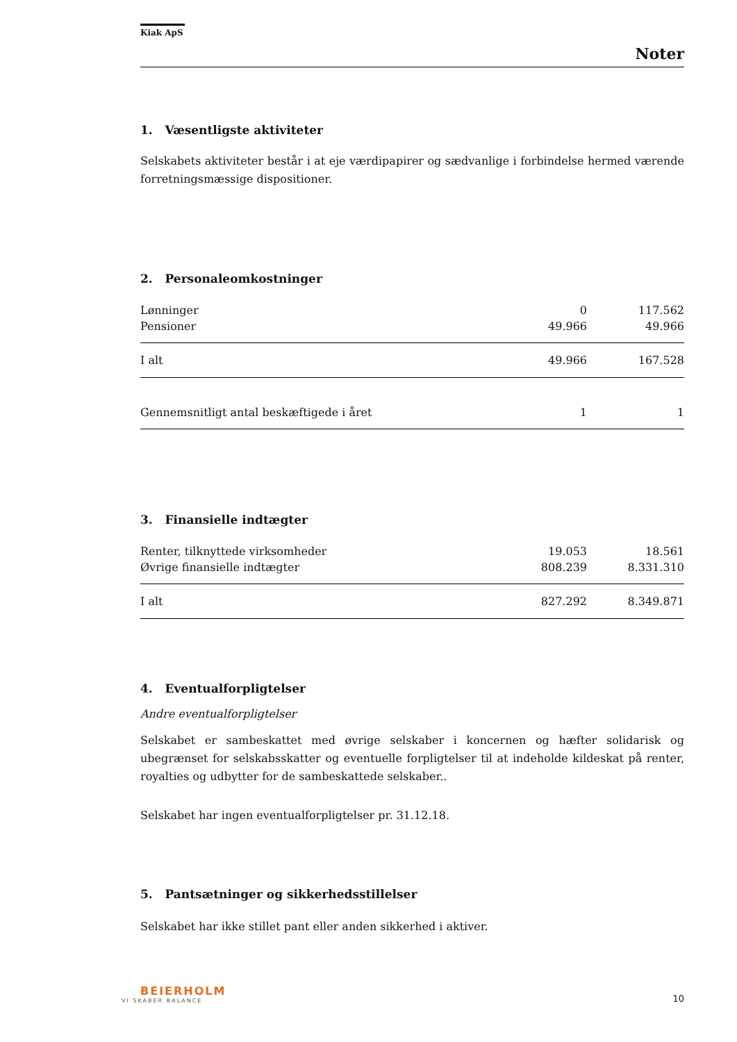Kiak ApS
Noter
1. Væsentligste aktiviteter
Selskabets aktiviteter består i at eje værdipapirer og sædvanlige i forbindelse hermed værende forretningsmæssige dispositioner.
2. Personaleomkostninger
| Lønninger | 0 | 117.562 |
| Pensioner | 49.966 | 49.966 |
| I alt | 49.966 | 167.528 |
| Gennemsnitligt antal beskæftigede i året | 1 | 1 |
3. Finansielle indtægter
| Renter, tilknyttede virksomheder | 19.053 | 18.561 |
| Øvrige finansielle indtægter | 808.239 | 8.331.310 |
| I alt | 827.292 | 8.349.871 |
4. Eventualforpligtelser
Andre eventualforpligtelser
Selskabet er sambeskattet med øvrige selskaber i koncernen og hæfter solidarisk og ubegrænset for selskabsskatter og eventuelle forpligtelser til at indeholde kildeskat på renter, royalties og udbytter for de sambeskattede selskaber..
Selskabet har ingen eventualforpligtelser pr. 31.12.18.
5. Pantsætninger og sikkerhedsstillelser
Selskabet har ikke stillet pant eller anden sikkerhed i aktiver.
BEIERHOLM
VI SKABER BALANCE
10